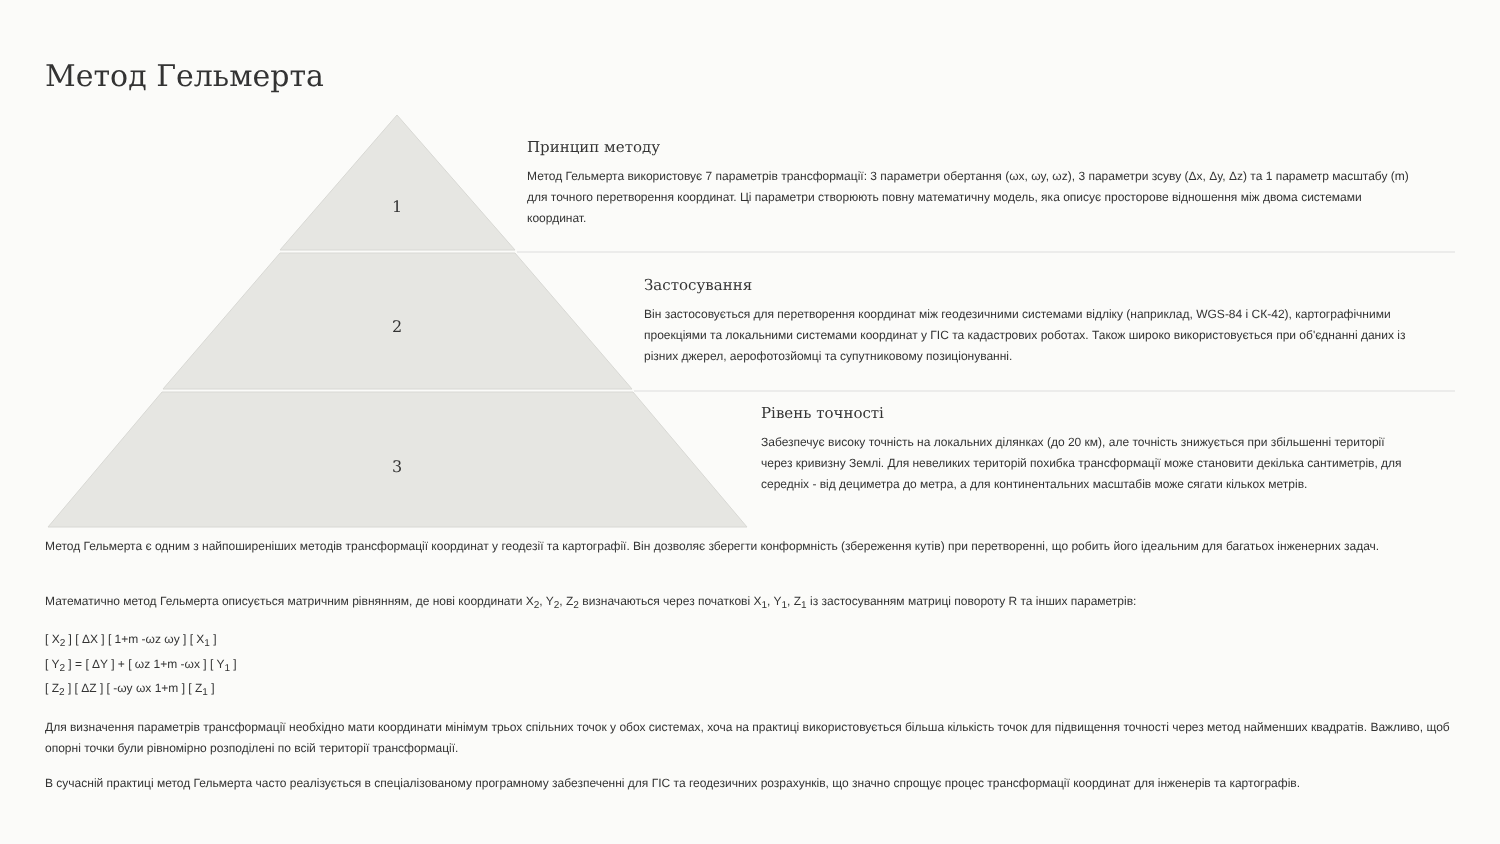Метод Гельмерта
1
2
3
Принцип методу
Метод Гельмерта використовує 7 параметрів трансформації: 3 параметри обертання (ωx, ωy, ωz), 3 параметри зсуву (Δx, Δy, Δz) та 1 параметр масштабу (m) для точного перетворення координат. Ці параметри створюють повну математичну модель, яка описує просторове відношення між двома системами координат.
Застосування
Він застосовується для перетворення координат між геодезичними системами відліку (наприклад, WGS-84 і СК-42), картографічними проекціями та локальними системами координат у ГІС та кадастрових роботах. Також широко використовується при об'єднанні даних із різних джерел, аерофотозйомці та супутниковому позиціонуванні.
Рівень точності
Забезпечує високу точність на локальних ділянках (до 20 км), але точність знижується при збільшенні території через кривизну Землі. Для невеликих територій похибка трансформації може становити декілька сантиметрів, для середніх - від дециметра до метра, а для континентальних масштабів може сягати кількох метрів.
Метод Гельмерта є одним з найпоширеніших методів трансформації координат у геодезії та картографії. Він дозволяє зберегти конформність (збереження кутів) при перетворенні, що робить його ідеальним для багатьох інженерних задач.
Математично метод Гельмерта описується матричним рівнянням, де нові координати X<sub>2</sub>, Y<sub>2</sub>, Z<sub>2</sub> визначаються через початкові X<sub>1</sub>, Y<sub>1</sub>, Z<sub>1</sub> із застосуванням матриці повороту R та інших параметрів:
[ X<sub>2</sub> ] [ ΔX ] [ 1+m -ωz ωy ] [ X<sub>1</sub> ]
[ Y<sub>2</sub> ] = [ ΔY ] + [ ωz 1+m -ωx ] [ Y<sub>1</sub> ]
[ Z<sub>2</sub> ] [ ΔZ ] [ -ωy ωx 1+m ] [ Z<sub>1</sub> ]
Для визначення параметрів трансформації необхідно мати координати мінімум трьох спільних точок у обох системах, хоча на практиці використовується більша кількість точок для підвищення точності через метод найменших квадратів. Важливо, щоб опорні точки були рівномірно розподілені по всій території трансформації.
В сучасній практиці метод Гельмерта часто реалізується в спеціалізованому програмному забезпеченні для ГІС та геодезичних розрахунків, що значно спрощує процес трансформації координат для інженерів та картографів.